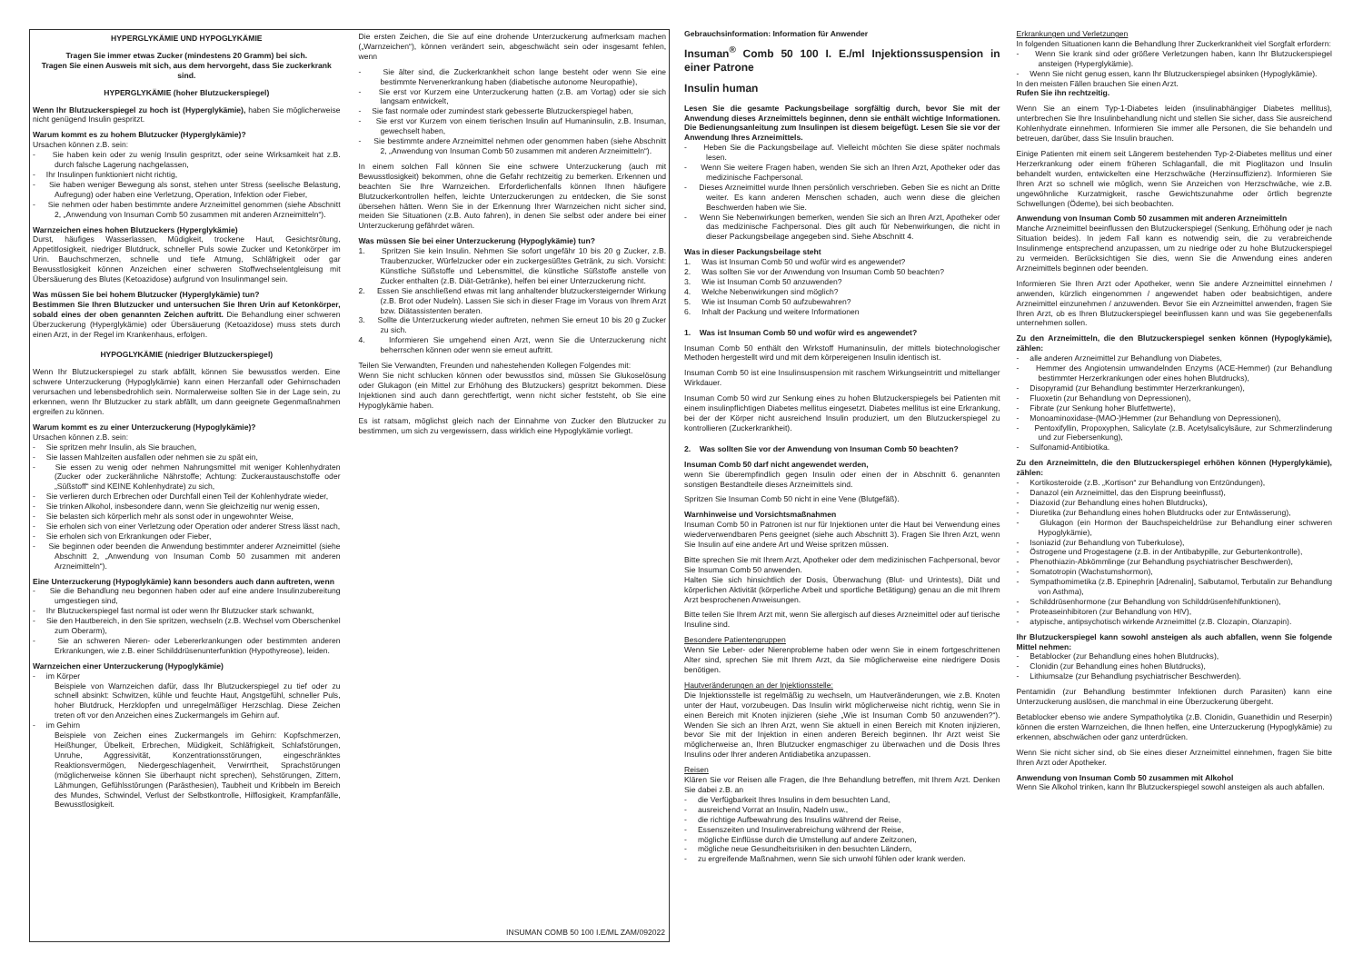HYPERGLYKÄMIE UND HYPOGLYKÄMIE
Tragen Sie immer etwas Zucker (mindestens 20 Gramm) bei sich.
Tragen Sie einen Ausweis mit sich, aus dem hervorgeht, dass Sie zuckerkrank sind.
HYPERGLYKÄMIE (hoher Blutzuckerspiegel)
Wenn Ihr Blutzuckerspiegel zu hoch ist (Hyperglykämie), haben Sie möglicherweise nicht genügend Insulin gespritzt.
Warum kommt es zu hohem Blutzucker (Hyperglykämie)?
Ursachen können z.B. sein:
- Sie haben kein oder zu wenig Insulin gespritzt, oder seine Wirksamkeit hat z.B. durch falsche Lagerung nachgelassen,
- Ihr Insulinpen funktioniert nicht richtig,
- Sie haben weniger Bewegung als sonst, stehen unter Stress (seelische Belastung, Aufregung) oder haben eine Verletzung, Operation, Infektion oder Fieber,
- Sie nehmen oder haben bestimmte andere Arzneimittel genommen (siehe Abschnitt 2, „Anwendung von Insuman Comb 50 zusammen mit anderen Arzneimitteln“).
Warnzeichen eines hohen Blutzuckers (Hyperglykämie)
Durst, häufiges Wasserlassen, Müdigkeit, trockene Haut, Gesichtsrötung, Appetitlosigkeit, niedriger Blutdruck, schneller Puls sowie Zucker und Ketonkörper im Urin. Bauchschmerzen, schnelle und tiefe Atmung, Schläfrigkeit oder gar Bewusstlosigkeit können Anzeichen einer schweren Stoffwechselentgleisung mit Übersäuerung des Blutes (Ketoazidose) aufgrund von Insulinmangel sein.
Was müssen Sie bei hohem Blutzucker (Hyperglykämie) tun?
Bestimmen Sie Ihren Blutzucker und untersuchen Sie Ihren Urin auf Ketonkörper, sobald eines der oben genannten Zeichen auftritt. Die Behandlung einer schweren Überzuckerung (Hyperglykämie) oder Übersäuerung (Ketoazidose) muss stets durch einen Arzt, in der Regel im Krankenhaus, erfolgen.
HYPOGLYKÄMIE (niedriger Blutzuckerspiegel)
Wenn Ihr Blutzuckerspiegel zu stark abfällt, können Sie bewusstlos werden. Eine schwere Unterzuckerung (Hypoglykämie) kann einen Herzanfall oder Gehirnschaden verursachen und lebensbedrohlich sein. Normalerweise sollten Sie in der Lage sein, zu erkennen, wenn Ihr Blutzucker zu stark abfällt, um dann geeignete Gegenmaßnahmen ergreifen zu können.
Warum kommt es zu einer Unterzuckerung (Hypoglykämie)?
Ursachen können z.B. sein:
- Sie spritzen mehr Insulin, als Sie brauchen,
- Sie lassen Mahlzeiten ausfallen oder nehmen sie zu spät ein,
- Sie essen zu wenig oder nehmen Nahrungsmittel mit weniger Kohlenhydraten (Zucker oder zuckerähnliche Nährstoffe; Achtung: Zuckeraustauschstoffe oder „Süßstoff“ sind KEINE Kohlenhydrate) zu sich,
- Sie verlieren durch Erbrechen oder Durchfall einen Teil der Kohlenhydrate wieder,
- Sie trinken Alkohol, insbesondere dann, wenn Sie gleichzeitig nur wenig essen,
- Sie belasten sich körperlich mehr als sonst oder in ungewohnter Weise,
- Sie erholen sich von einer Verletzung oder Operation oder anderer Stress lässt nach,
- Sie erholen sich von Erkrankungen oder Fieber,
- Sie beginnen oder beenden die Anwendung bestimmter anderer Arzneimittel (siehe Abschnitt 2, „Anwendung von Insuman Comb 50 zusammen mit anderen Arzneimitteln“).
Eine Unterzuckerung (Hypoglykämie) kann besonders auch dann auftreten, wenn
- Sie die Behandlung neu begonnen haben oder auf eine andere Insulinzubereitung umgestiegen sind,
- Ihr Blutzuckerspiegel fast normal ist oder wenn Ihr Blutzucker stark schwankt,
- Sie den Hautbereich, in den Sie spritzen, wechseln (z.B. Wechsel vom Oberschenkel zum Oberarm),
- Sie an schweren Nieren- oder Lebererkrankungen oder bestimmten anderen Erkrankungen, wie z.B. einer Schilddrüsenunterfunktion (Hypothyreose), leiden.
Warnzeichen einer Unterzuckerung (Hypoglykämie)
- im Körper
Beispiele von Warnzeichen dafür, dass Ihr Blutzuckerspiegel zu tief oder zu schnell absinkt: Schwitzen, kühle und feuchte Haut, Angstgefühl, schneller Puls, hoher Blutdruck, Herzklopfen und unregelmäßiger Herzschlag. Diese Zeichen treten oft vor den Anzeichen eines Zuckermangels im Gehirn auf.
- im Gehirn
Beispiele von Zeichen eines Zuckermangels im Gehirn: Kopfschmerzen, Heißhunger, Übelkeit, Erbrechen, Müdigkeit, Schläfrigkeit, Schlafstörungen, Unruhe, Aggressivität, Konzentrationsstörungen, eingeschränktes Reaktionsvermögen, Niedergeschlagenheit, Verwirrtheit, Sprachstörungen (möglicherweise können Sie überhaupt nicht sprechen), Sehstörungen, Zittern, Lähmungen, Gefühlsstörungen (Parästhesien), Taubheit und Kribbeln im Bereich des Mundes, Schwindel, Verlust der Selbstkontrolle, Hilflosigkeit, Krampfanfälle, Bewusstlosigkeit.
Die ersten Zeichen, die Sie auf eine drohende Unterzuckerung aufmerksam machen („Warnzeichen“), können verändert sein, abgeschwächt sein oder insgesamt fehlen, wenn
- Sie älter sind, die Zuckerkrankheit schon lange besteht oder wenn Sie eine bestimmte Nervenerkrankung haben (diabetische autonome Neuropathie),
- Sie erst vor Kurzem eine Unterzuckerung hatten (z.B. am Vortag) oder sie sich langsam entwickelt,
- Sie fast normale oder zumindest stark gebesserte Blutzuckerspiegel haben,
- Sie erst vor Kurzem von einem tierischen Insulin auf Humaninsulin, z.B. Insuman, gewechselt haben,
- Sie bestimmte andere Arzneimittel nehmen oder genommen haben (siehe Abschnitt 2, „Anwendung von Insuman Comb 50 zusammen mit anderen Arzneimitteln“).
In einem solchen Fall können Sie eine schwere Unterzuckerung (auch mit Bewusstlosigkeit) bekommen, ohne die Gefahr rechtzeitig zu bemerken. Erkennen und beachten Sie Ihre Warnzeichen. Erforderlichenfalls können Ihnen häufigere Blutzuckerkontrollen helfen, leichte Unterzuckerungen zu entdecken, die Sie sonst übersehen hätten. Wenn Sie in der Erkennung Ihrer Warnzeichen nicht sicher sind, meiden Sie Situationen (z.B. Auto fahren), in denen Sie selbst oder andere bei einer Unterzuckerung gefährdet wären.
Was müssen Sie bei einer Unterzuckerung (Hypoglykämie) tun?
1. Spritzen Sie kein Insulin. Nehmen Sie sofort ungefähr 10 bis 20 g Zucker, z.B. Traubenzucker, Würfelzucker oder ein zuckergesüßtes Getränk, zu sich. Vorsicht: Künstliche Süßstoffe und Lebensmittel, die künstliche Süßstoffe anstelle von Zucker enthalten (z.B. Diät-Getränke), helfen bei einer Unterzuckerung nicht.
2. Essen Sie anschließend etwas mit lang anhaltender blutzuckersteigernder Wirkung (z.B. Brot oder Nudeln). Lassen Sie sich in dieser Frage im Voraus von Ihrem Arzt bzw. Diätassistenten beraten.
3. Sollte die Unterzuckerung wieder auftreten, nehmen Sie erneut 10 bis 20 g Zucker zu sich.
4. Informieren Sie umgehend einen Arzt, wenn Sie die Unterzuckerung nicht beherrschen können oder wenn sie erneut auftritt.
Teilen Sie Verwandten, Freunden und nahestehenden Kollegen Folgendes mit:
Wenn Sie nicht schlucken können oder bewusstlos sind, müssen Sie Glukoselösung oder Glukagon (ein Mittel zur Erhöhung des Blutzuckers) gespritzt bekommen. Diese Injektionen sind auch dann gerechtfertigt, wenn nicht sicher feststeht, ob Sie eine Hypoglykämie haben.
Es ist ratsam, möglichst gleich nach der Einnahme von Zucker den Blutzucker zu bestimmen, um sich zu vergewissern, dass wirklich eine Hypoglykämie vorliegt.
INSUMAN COMB 50 100 I.E/ML ZAM/092022
Gebrauchsinformation: Information für Anwender
Insuman<sup>®</sup> Comb 50 100 I. E./ml Injektionssuspension in einer Patrone
Insulin human
Lesen Sie die gesamte Packungsbeilage sorgfältig durch, bevor Sie mit der Anwendung dieses Arzneimittels beginnen, denn sie enthält wichtige Informationen. Die Bedienungsanleitung zum Insulinpen ist diesem beigefügt. Lesen Sie sie vor der Anwendung Ihres Arzneimittels.
- Heben Sie die Packungsbeilage auf. Vielleicht möchten Sie diese später nochmals lesen.
- Wenn Sie weitere Fragen haben, wenden Sie sich an Ihren Arzt, Apotheker oder das medizinische Fachpersonal.
- Dieses Arzneimittel wurde Ihnen persönlich verschrieben. Geben Sie es nicht an Dritte weiter. Es kann anderen Menschen schaden, auch wenn diese die gleichen Beschwerden haben wie Sie.
- Wenn Sie Nebenwirkungen bemerken, wenden Sie sich an Ihren Arzt, Apotheker oder das medizinische Fachpersonal. Dies gilt auch für Nebenwirkungen, die nicht in dieser Packungsbeilage angegeben sind. Siehe Abschnitt 4.
Was in dieser Packungsbeilage steht
1. Was ist Insuman Comb 50 und wofür wird es angewendet?
2. Was sollten Sie vor der Anwendung von Insuman Comb 50 beachten?
3. Wie ist Insuman Comb 50 anzuwenden?
4. Welche Nebenwirkungen sind möglich?
5. Wie ist Insuman Comb 50 aufzubewahren?
6. Inhalt der Packung und weitere Informationen
1. Was ist Insuman Comb 50 und wofür wird es angewendet?
Insuman Comb 50 enthält den Wirkstoff Humaninsulin, der mittels biotechnologischer Methoden hergestellt wird und mit dem körpereigenen Insulin identisch ist.
Insuman Comb 50 ist eine Insulinsuspension mit raschem Wirkungseintritt und mittellanger Wirkdauer.
Insuman Comb 50 wird zur Senkung eines zu hohen Blutzuckerspiegels bei Patienten mit einem insulinpflichtigen Diabetes mellitus eingesetzt. Diabetes mellitus ist eine Erkrankung, bei der der Körper nicht ausreichend Insulin produziert, um den Blutzuckerspiegel zu kontrollieren (Zuckerkrankheit).
2. Was sollten Sie vor der Anwendung von Insuman Comb 50 beachten?
Insuman Comb 50 darf nicht angewendet werden,
wenn Sie überempfindlich gegen Insulin oder einen der in Abschnitt 6. genannten sonstigen Bestandteile dieses Arzneimittels sind.
Spritzen Sie Insuman Comb 50 nicht in eine Vene (Blutgefäß).
Warnhinweise und Vorsichtsmaßnahmen
Insuman Comb 50 in Patronen ist nur für Injektionen unter die Haut bei Verwendung eines wiederverwendbaren Pens geeignet (siehe auch Abschnitt 3). Fragen Sie Ihren Arzt, wenn Sie Insulin auf eine andere Art und Weise spritzen müssen.
Bitte sprechen Sie mit Ihrem Arzt, Apotheker oder dem medizinischen Fachpersonal, bevor Sie Insuman Comb 50 anwenden.
Halten Sie sich hinsichtlich der Dosis, Überwachung (Blut- und Urintests), Diät und körperlichen Aktivität (körperliche Arbeit und sportliche Betätigung) genau an die mit Ihrem Arzt besprochenen Anweisungen.
Bitte teilen Sie Ihrem Arzt mit, wenn Sie allergisch auf dieses Arzneimittel oder auf tierische Insuline sind.
Besondere Patientengruppen
Wenn Sie Leber- oder Nierenprobleme haben oder wenn Sie in einem fortgeschrittenen Alter sind, sprechen Sie mit Ihrem Arzt, da Sie möglicherweise eine niedrigere Dosis benötigen.
Hautveränderungen an der Injektionsstelle:
Die Injektionsstelle ist regelmäßig zu wechseln, um Hautveränderungen, wie z.B. Knoten unter der Haut, vorzubeugen. Das Insulin wirkt möglicherweise nicht richtig, wenn Sie in einen Bereich mit Knoten injizieren (siehe „Wie ist Insuman Comb 50 anzuwenden?“). Wenden Sie sich an Ihren Arzt, wenn Sie aktuell in einen Bereich mit Knoten injizieren, bevor Sie mit der Injektion in einen anderen Bereich beginnen. Ihr Arzt weist Sie möglicherweise an, Ihren Blutzucker engmaschiger zu überwachen und die Dosis Ihres Insulins oder Ihrer anderen Antidiabetika anzupassen.
Reisen
Klären Sie vor Reisen alle Fragen, die Ihre Behandlung betreffen, mit Ihrem Arzt. Denken Sie dabei z.B. an
- die Verfügbarkeit Ihres Insulins in dem besuchten Land,
- ausreichend Vorrat an Insulin, Nadeln usw.,
- die richtige Aufbewahrung des Insulins während der Reise,
- Essenszeiten und Insulinverabreichung während der Reise,
- mögliche Einflüsse durch die Umstellung auf andere Zeitzonen,
- mögliche neue Gesundheitsrisiken in den besuchten Ländern,
- zu ergreifende Maßnahmen, wenn Sie sich unwohl fühlen oder krank werden.
Erkrankungen und Verletzungen
In folgenden Situationen kann die Behandlung Ihrer Zuckerkrankheit viel Sorgfalt erfordern:
- Wenn Sie krank sind oder größere Verletzungen haben, kann Ihr Blutzuckerspiegel ansteigen (Hyperglykämie).
- Wenn Sie nicht genug essen, kann Ihr Blutzuckerspiegel absinken (Hypoglykämie).
In den meisten Fällen brauchen Sie einen Arzt.
Rufen Sie ihn rechtzeitig.
Wenn Sie an einem Typ-1-Diabetes leiden (insulinabhängiger Diabetes mellitus), unterbrechen Sie Ihre Insulinbehandlung nicht und stellen Sie sicher, dass Sie ausreichend Kohlenhydrate einnehmen. Informieren Sie immer alle Personen, die Sie behandeln und betreuen, darüber, dass Sie Insulin brauchen.
Einige Patienten mit einem seit Längerem bestehenden Typ-2-Diabetes mellitus und einer Herzerkrankung oder einem früheren Schlaganfall, die mit Pioglitazon und Insulin behandelt wurden, entwickelten eine Herzschwäche (Herzinsuffizienz). Informieren Sie Ihren Arzt so schnell wie möglich, wenn Sie Anzeichen von Herzschwäche, wie z.B. ungewöhnliche Kurzatmigkeit, rasche Gewichtszunahme oder örtlich begrenzte Schwellungen (Ödeme), bei sich beobachten.
Anwendung von Insuman Comb 50 zusammen mit anderen Arzneimitteln
Manche Arzneimittel beeinflussen den Blutzuckerspiegel (Senkung, Erhöhung oder je nach Situation beides). In jedem Fall kann es notwendig sein, die zu verabreichende Insulinmenge entsprechend anzupassen, um zu niedrige oder zu hohe Blutzuckerspiegel zu vermeiden. Berücksichtigen Sie dies, wenn Sie die Anwendung eines anderen Arzneimittels beginnen oder beenden.
Informieren Sie Ihren Arzt oder Apotheker, wenn Sie andere Arzneimittel einnehmen / anwenden, kürzlich eingenommen / angewendet haben oder beabsichtigen, andere Arzneimittel einzunehmen / anzuwenden. Bevor Sie ein Arzneimittel anwenden, fragen Sie Ihren Arzt, ob es Ihren Blutzuckerspiegel beeinflussen kann und was Sie gegebenenfalls unternehmen sollen.
Zu den Arzneimitteln, die den Blutzuckerspiegel senken können (Hypoglykämie), zählen:
- alle anderen Arzneimittel zur Behandlung von Diabetes,
- Hemmer des Angiotensin umwandelnden Enzyms (ACE-Hemmer) (zur Behandlung bestimmter Herzerkrankungen oder eines hohen Blutdrucks),
- Disopyramid (zur Behandlung bestimmter Herzerkrankungen),
- Fluoxetin (zur Behandlung von Depressionen),
- Fibrate (zur Senkung hoher Blutfettwerte),
- Monoaminoxidase-(MAO-)Hemmer (zur Behandlung von Depressionen),
- Pentoxifyllin, Propoxyphen, Salicylate (z.B. Acetylsalicylsäure, zur Schmerzlinderung und zur Fiebersenkung),
- Sulfonamid-Antibiotika.
Zu den Arzneimitteln, die den Blutzuckerspiegel erhöhen können (Hyperglykämie), zählen:
- Kortikosteroide (z.B. „Kortison“ zur Behandlung von Entzündungen),
- Danazol (ein Arzneimittel, das den Eisprung beeinflusst),
- Diazoxid (zur Behandlung eines hohen Blutdrucks),
- Diuretika (zur Behandlung eines hohen Blutdrucks oder zur Entwässerung),
- Glukagon (ein Hormon der Bauchspeicheldrüse zur Behandlung einer schweren Hypoglykämie),
- Isoniazid (zur Behandlung von Tuberkulose),
- Östrogene und Progestagene (z.B. in der Antibabypille, zur Geburtenkontrolle),
- Phenothiazin-Abkömmlinge (zur Behandlung psychiatrischer Beschwerden),
- Somatotropin (Wachstumshormon),
- Sympathomimetika (z.B. Epinephrin [Adrenalin], Salbutamol, Terbutalin zur Behandlung von Asthma),
- Schilddrüsenhormone (zur Behandlung von Schilddrüsenfehlfunktionen),
- Proteaseinhibitoren (zur Behandlung von HIV),
- atypische, antipsychotisch wirkende Arzneimittel (z.B. Clozapin, Olanzapin).
Ihr Blutzuckerspiegel kann sowohl ansteigen als auch abfallen, wenn Sie folgende Mittel nehmen:
- Betablocker (zur Behandlung eines hohen Blutdrucks),
- Clonidin (zur Behandlung eines hohen Blutdrucks),
- Lithiumsalze (zur Behandlung psychiatrischer Beschwerden).
Pentamidin (zur Behandlung bestimmter Infektionen durch Parasiten) kann eine Unterzuckerung auslösen, die manchmal in eine Überzuckerung übergeht.
Betablocker ebenso wie andere Sympatholytika (z.B. Clonidin, Guanethidin und Reserpin) können die ersten Warnzeichen, die Ihnen helfen, eine Unterzuckerung (Hypoglykämie) zu erkennen, abschwächen oder ganz unterdrücken.
Wenn Sie nicht sicher sind, ob Sie eines dieser Arzneimittel einnehmen, fragen Sie bitte Ihren Arzt oder Apotheker.
Anwendung von Insuman Comb 50 zusammen mit Alkohol
Wenn Sie Alkohol trinken, kann Ihr Blutzuckerspiegel sowohl ansteigen als auch abfallen.